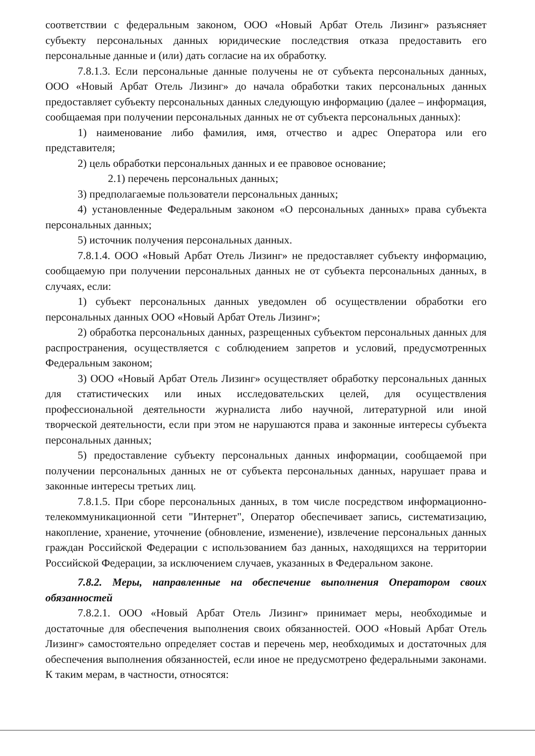соответствии с федеральным законом, ООО «Новый Арбат Отель Лизинг» разъясняет субъекту персональных данных юридические последствия отказа предоставить его персональные данные и (или) дать согласие на их обработку.
7.8.1.3. Если персональные данные получены не от субъекта персональных данных, ООО «Новый Арбат Отель Лизинг» до начала обработки таких персональных данных предоставляет субъекту персональных данных следующую информацию (далее – информация, сообщаемая при получении персональных данных не от субъекта персональных данных):
1) наименование либо фамилия, имя, отчество и адрес Оператора или его представителя;
2) цель обработки персональных данных и ее правовое основание;
2.1) перечень персональных данных;
3) предполагаемые пользователи персональных данных;
4) установленные Федеральным законом «О персональных данных» права субъекта персональных данных;
5) источник получения персональных данных.
7.8.1.4. ООО «Новый Арбат Отель Лизинг» не предоставляет субъекту информацию, сообщаемую при получении персональных данных не от субъекта персональных данных, в случаях, если:
1) субъект персональных данных уведомлен об осуществлении обработки его персональных данных ООО «Новый Арбат Отель Лизинг»;
2) обработка персональных данных, разрещенных субъектом персональных данных для распространения, осуществляется с соблюдением запретов и условий, предусмотренных Федеральным законом;
3) ООО «Новый Арбат Отель Лизинг» осуществляет обработку персональных данных для статистических или иных исследовательских целей, для осуществления профессиональной деятельности журналиста либо научной, литературной или иной творческой деятельности, если при этом не нарушаются права и законные интересы субъекта персональных данных;
5) предоставление субъекту персональных данных информации, сообщаемой при получении персональных данных не от субъекта персональных данных, нарушает права и законные интересы третьих лиц.
7.8.1.5. При сборе персональных данных, в том числе посредством информационно-телекоммуникационной сети "Интернет", Оператор обеспечивает запись, систематизацию, накопление, хранение, уточнение (обновление, изменение), извлечение персональных данных граждан Российской Федерации с использованием баз данных, находящихся на территории Российской Федерации, за исключением случаев, указанных в Федеральном законе.
7.8.2. Меры, направленные на обеспечение выполнения Оператором своих обязанностей
7.8.2.1. ООО «Новый Арбат Отель Лизинг» принимает меры, необходимые и достаточные для обеспечения выполнения своих обязанностей. ООО «Новый Арбат Отель Лизинг» самостоятельно определяет состав и перечень мер, необходимых и достаточных для обеспечения выполнения обязанностей, если иное не предусмотрено федеральными законами. К таким мерам, в частности, относятся: